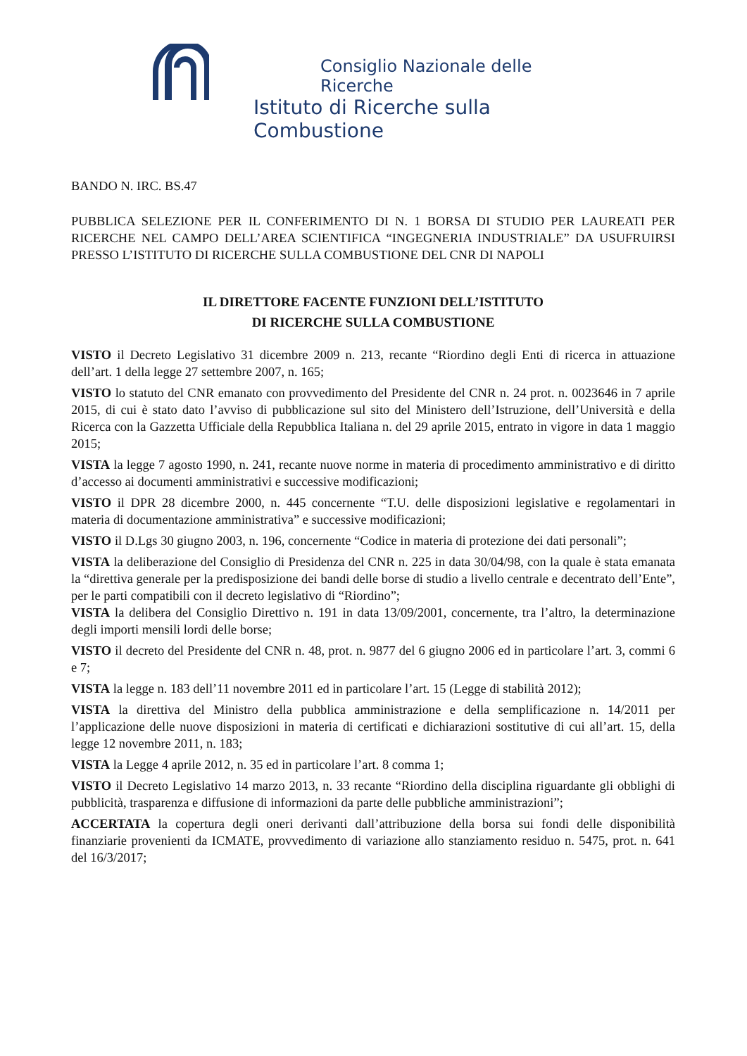Consiglio Nazionale delle Ricerche
Istituto di Ricerche sulla Combustione
BANDO N. IRC. BS.47
PUBBLICA SELEZIONE PER IL CONFERIMENTO DI N. 1 BORSA DI STUDIO PER LAUREATI PER RICERCHE NEL CAMPO DELL’AREA SCIENTIFICA “INGEGNERIA INDUSTRIALE” DA USUFRUIRSI PRESSO L’ISTITUTO DI RICERCHE SULLA COMBUSTIONE DEL CNR DI NAPOLI
IL DIRETTORE FACENTE FUNZIONI DELL’ISTITUTO
DI RICERCHE SULLA COMBUSTIONE
VISTO il Decreto Legislativo 31 dicembre 2009 n. 213, recante “Riordino degli Enti di ricerca in attuazione dell’art. 1 della legge 27 settembre 2007, n. 165;
VISTO lo statuto del CNR emanato con provvedimento del Presidente del CNR n. 24 prot. n. 0023646 in 7 aprile 2015, di cui è stato dato l’avviso di pubblicazione sul sito del Ministero dell’Istruzione, dell’Università e della Ricerca con la Gazzetta Ufficiale della Repubblica Italiana n. del 29 aprile 2015, entrato in vigore in data 1 maggio 2015;
VISTA la legge 7 agosto 1990, n. 241, recante nuove norme in materia di procedimento amministrativo e di diritto d’accesso ai documenti amministrativi e successive modificazioni;
VISTO il DPR 28 dicembre 2000, n. 445 concernente “T.U. delle disposizioni legislative e regolamentari in materia di documentazione amministrativa” e successive modificazioni;
VISTO il D.Lgs 30 giugno 2003, n. 196, concernente “Codice in materia di protezione dei dati personali”;
VISTA la deliberazione del Consiglio di Presidenza del CNR n. 225 in data 30/04/98, con la quale è stata emanata la “direttiva generale per la predisposizione dei bandi delle borse di studio a livello centrale e decentrato dell’Ente”, per le parti compatibili con il decreto legislativo di “Riordino”;
VISTA la delibera del Consiglio Direttivo n. 191 in data 13/09/2001, concernente, tra l’altro, la determinazione degli importi mensili lordi delle borse;
VISTO il decreto del Presidente del CNR n. 48, prot. n. 9877 del 6 giugno 2006 ed in particolare l’art. 3, commi 6 e 7;
VISTA la legge n. 183 dell’11 novembre 2011 ed in particolare l’art. 15 (Legge di stabilità 2012);
VISTA la direttiva del Ministro della pubblica amministrazione e della semplificazione n. 14/2011 per l’applicazione delle nuove disposizioni in materia di certificati e dichiarazioni sostitutive di cui all’art. 15, della legge 12 novembre 2011, n. 183;
VISTA la Legge 4 aprile 2012, n. 35 ed in particolare l’art. 8 comma 1;
VISTO il Decreto Legislativo 14 marzo 2013, n. 33 recante “Riordino della disciplina riguardante gli obblighi di pubblicità, trasparenza e diffusione di informazioni da parte delle pubbliche amministrazioni”;
ACCERTATA la copertura degli oneri derivanti dall’attribuzione della borsa sui fondi delle disponibilità finanziarie provenienti da ICMATE, provvedimento di variazione allo stanziamento residuo n. 5475, prot. n. 641 del 16/3/2017;